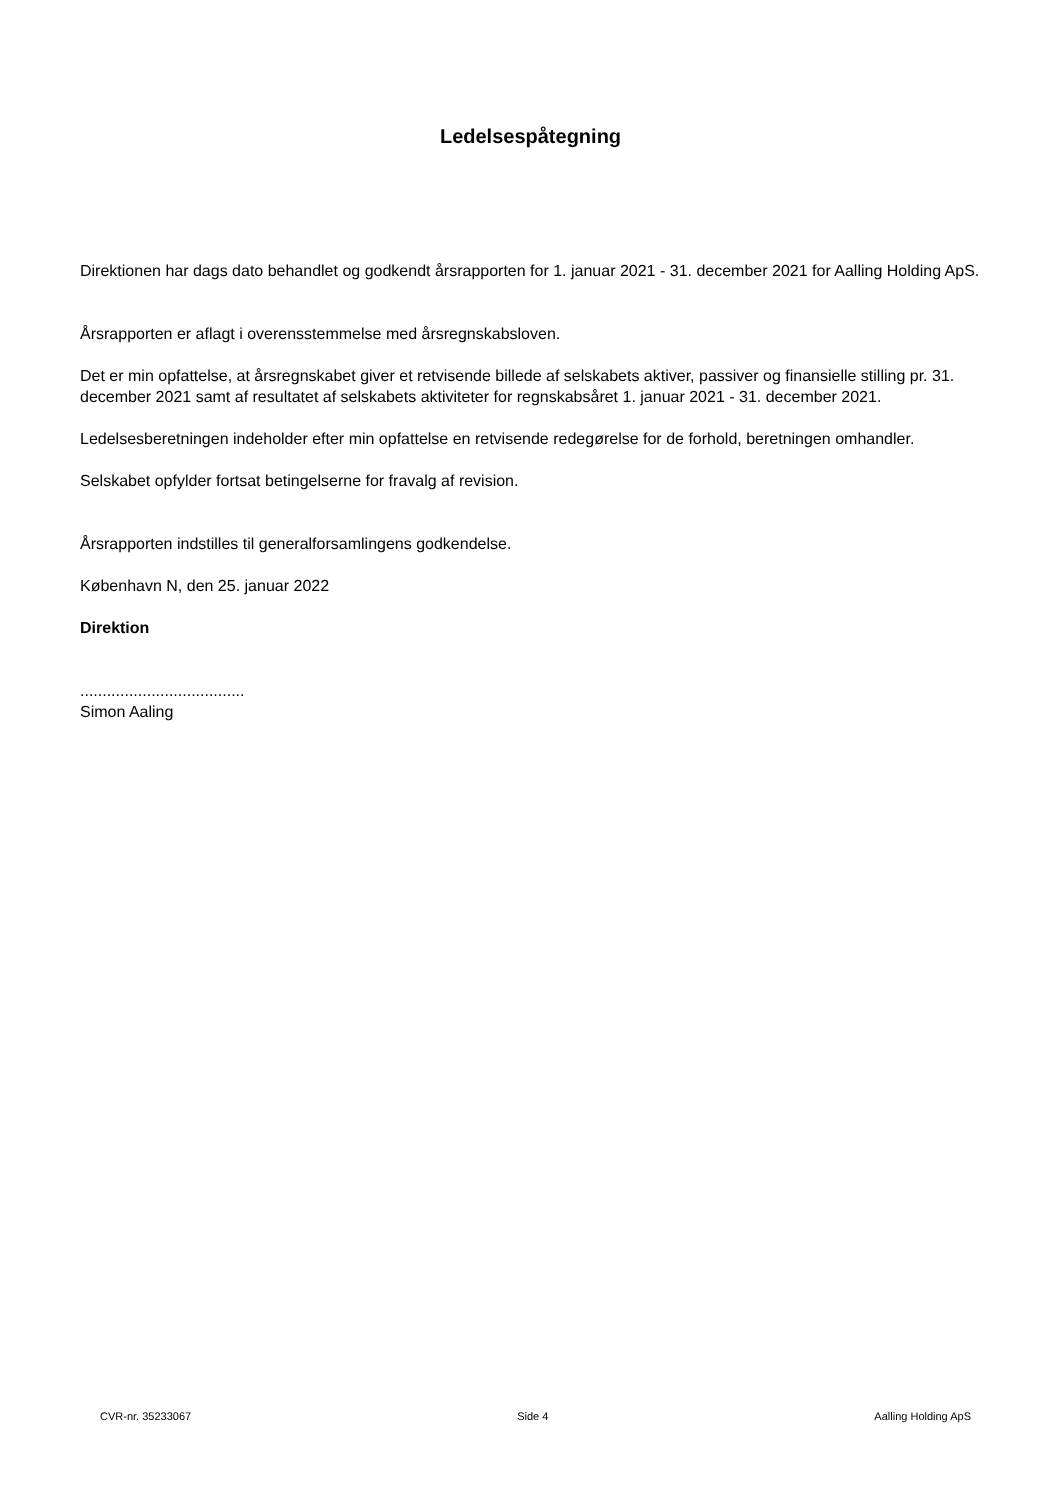Ledelsespåtegning
Direktionen har dags dato behandlet og godkendt årsrapporten for 1. januar 2021 - 31. december 2021 for Aalling Holding ApS.
Årsrapporten er aflagt i overensstemmelse med årsregnskabsloven.
Det er min opfattelse, at årsregnskabet giver et retvisende billede af selskabets aktiver, passiver og finansielle stilling pr. 31. december 2021 samt af resultatet af selskabets aktiviteter for regnskabsåret 1. januar 2021 - 31. december 2021.
Ledelsesberetningen indeholder efter min opfattelse en retvisende redegørelse for de forhold, beretningen omhandler.
Selskabet opfylder fortsat betingelser­ne for fravalg af revision.
Årsrapporten indstilles til generalforsamlingens godkendelse.
København N, den 25. januar 2022
Direktion
.....................................
Simon Aaling
CVR-nr. 35233067 Side 4 Aalling Holding ApS